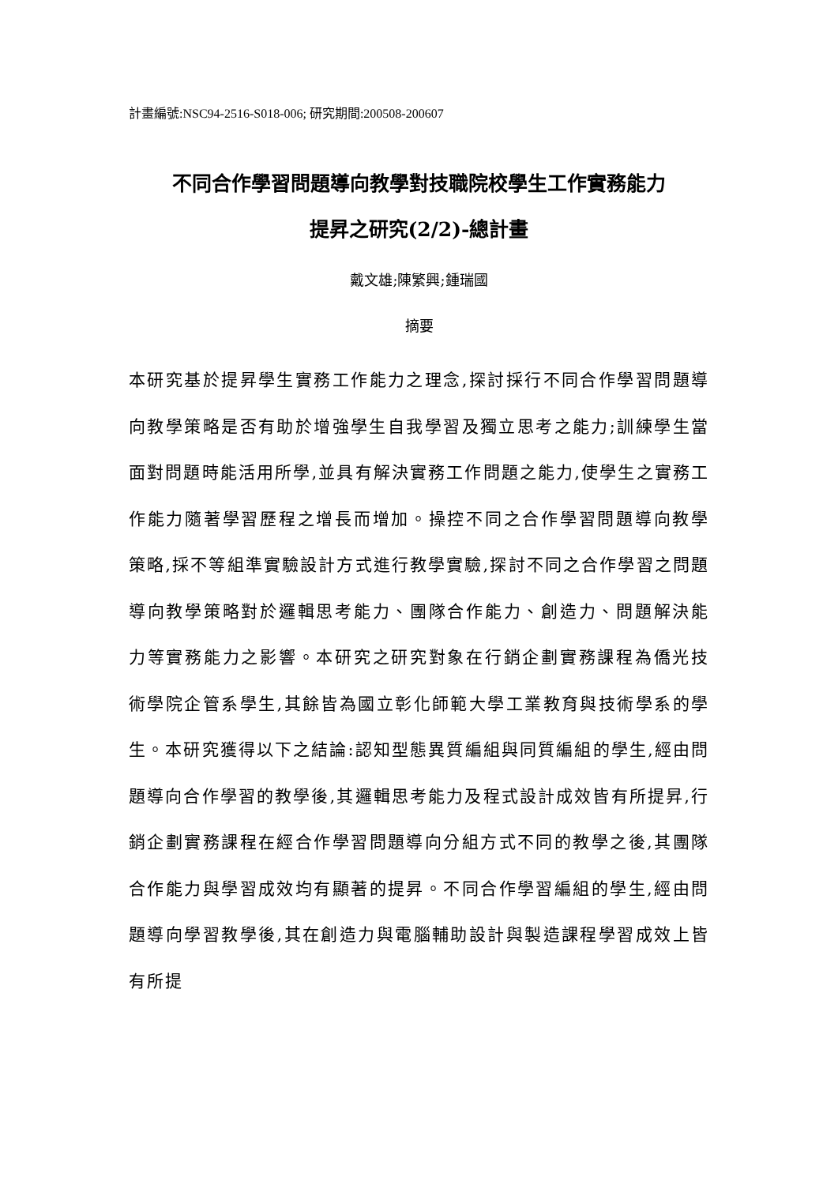計畫編號:NSC94-2516-S018-006; 研究期間:200508-200607
不同合作學習問題導向教學對技職院校學生工作實務能力
提昇之研究(2/2)-總計畫
戴文雄;陳繁興;鍾瑞國
摘要
本研究基於提昇學生實務工作能力之理念,探討採行不同合作學習問題導向教學策略是否有助於增強學生自我學習及獨立思考之能力;訓練學生當面對問題時能活用所學,並具有解決實務工作問題之能力,使學生之實務工作能力隨著學習歷程之增長而增加。操控不同之合作學習問題導向教學策略,採不等組準實驗設計方式進行教學實驗,探討不同之合作學習之問題導向教學策略對於邏輯思考能力、團隊合作能力、創造力、問題解決能力等實務能力之影響。本研究之研究對象在行銷企劃實務課程為僑光技術學院企管系學生,其餘皆為國立彰化師範大學工業教育與技術學系的學生。本研究獲得以下之結論:認知型態異質編組與同質編組的學生,經由問題導向合作學習的教學後,其邏輯思考能力及程式設計成效皆有所提昇,行銷企劃實務課程在經合作學習問題導向分組方式不同的教學之後,其團隊合作能力與學習成效均有顯著的提昇。不同合作學習編組的學生,經由問題導向學習教學後,其在創造力與電腦輔助設計與製造課程學習成效上皆有所提